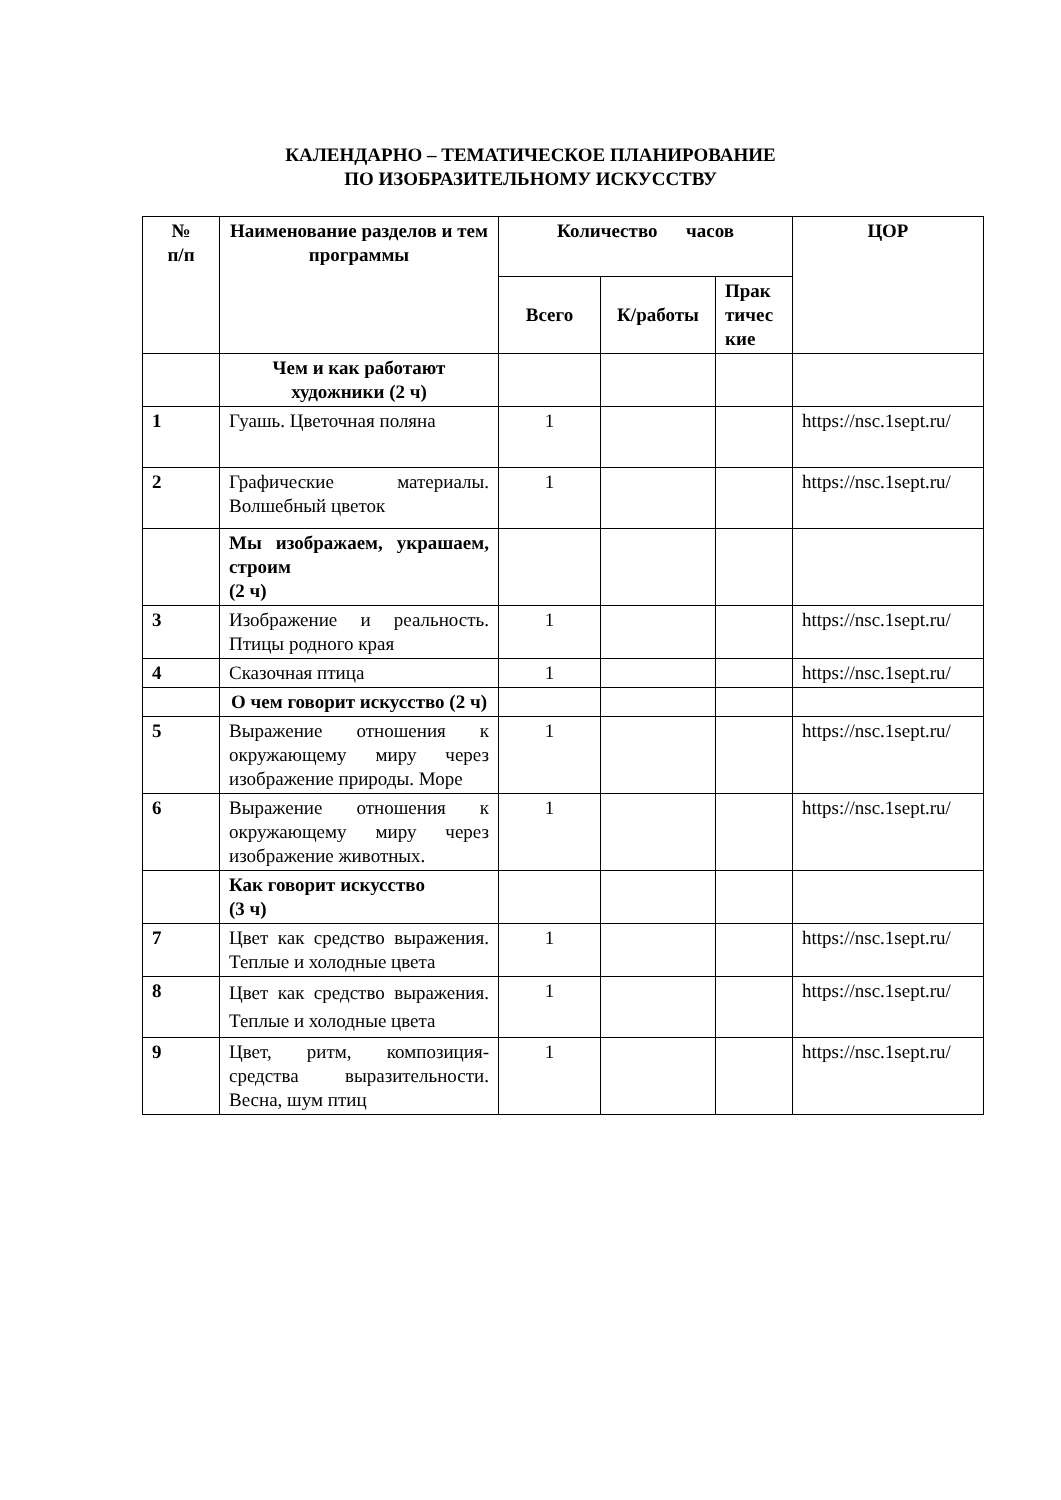КАЛЕНДАРНО – ТЕМАТИЧЕСКОЕ ПЛАНИРОВАНИЕ
ПО ИЗОБРАЗИТЕЛЬНОМУ ИСКУССТВУ
| № п/п | Наименование разделов и тем программы | Количество часов | | | ЦОР |
| --- | --- | --- | --- | --- | --- |
| | | Всего | К/работы | Прак тичес кие | |
| | Чем и как работают художники (2 ч) | | | | |
| 1 | Гуашь. Цветочная поляна | 1 | | | https://nsc.1sept.ru/ |
| 2 | Графические материалы. Волшебный цветок | 1 | | | https://nsc.1sept.ru/ |
| | Мы изображаем, украшаем, строим (2 ч) | | | | |
| 3 | Изображение и реальность. Птицы родного края | 1 | | | https://nsc.1sept.ru/ |
| 4 | Сказочная птица | 1 | | | https://nsc.1sept.ru/ |
| | О чем говорит искусство (2 ч) | | | | |
| 5 | Выражение отношения к окружающему миру через изображение природы. Море | 1 | | | https://nsc.1sept.ru/ |
| 6 | Выражение отношения к окружающему миру через изображение животных. | 1 | | | https://nsc.1sept.ru/ |
| | Как говорит искусство (3 ч) | | | | |
| 7 | Цвет как средство выражения. Теплые и холодные цвета | 1 | | | https://nsc.1sept.ru/ |
| 8 | Цвет как средство выражения. Теплые и холодные цвета | 1 | | | https://nsc.1sept.ru/ |
| 9 | Цвет, ритм, композиция-средства выразительности. Весна, шум птиц | 1 | | | https://nsc.1sept.ru/ |